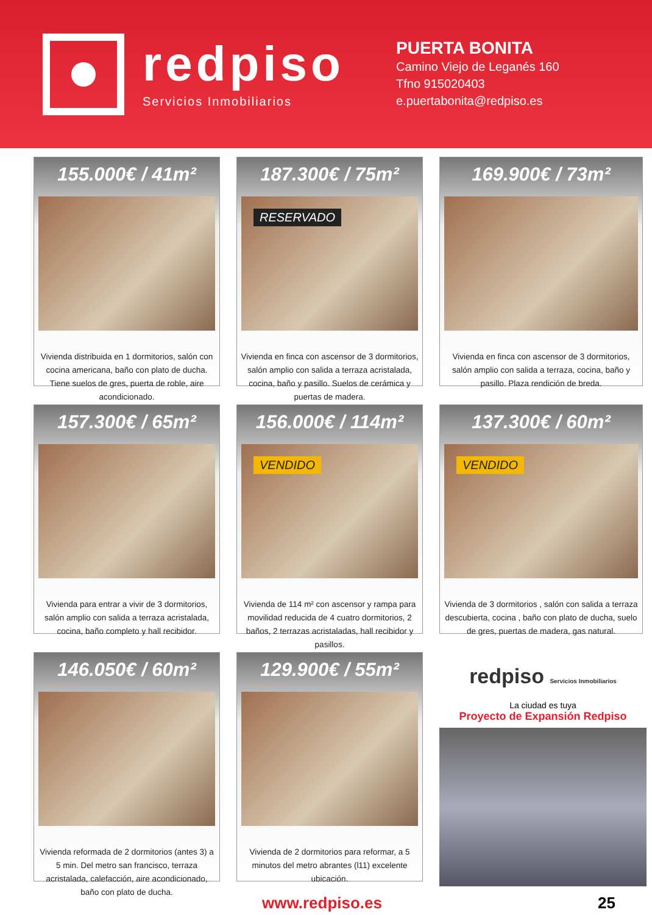redpiso
Servicios Inmobiliarios
PUERTA BONITA
Camino Viejo de Leganés 160
Tfno 915020403
e.puertabonita@redpiso.es
155.000€ / 41m²
Vivienda distribuida en 1 dormitorios, salón con cocina americana, baño con plato de ducha. Tiene suelos de gres, puerta de roble, aire acondicionado.
187.300€ / 75m²
RESERVADO
Vivienda en finca con ascensor de 3 dormitorios, salón amplio con salida a terraza acristalada, cocina, baño y pasillo. Suelos de cerámica y puertas de madera.
169.900€ / 73m²
Vivienda en finca con ascensor de 3 dormitorios, salón amplio con salida a terraza, cocina, baño y pasillo. Plaza rendición de breda.
157.300€ / 65m²
Vivienda para entrar a vivir de 3 dormitorios, salón amplio con salida a terraza acristalada, cocina, baño completo y hall recibidor.
156.000€ / 114m²
VENDIDO
Vivienda de 114 m² con ascensor y rampa para movilidad reducida de 4 cuatro dormitorios, 2 baños, 2 terrazas acristaladas, hall recibidor y pasillos.
137.300€ / 60m²
VENDIDO
Vivienda de 3 dormitorios , salón con salida a terraza descubierta, cocina , baño con plato de ducha, suelo de gres, puertas de madera, gas natural.
146.050€ / 60m²
Vivienda reformada de 2 dormitorios (antes 3) a 5 min. Del metro san francisco, terraza acristalada, calefacción, aire acondicionado, baño con plato de ducha.
129.900€ / 55m²
Vivienda de 2 dormitorios para reformar, a 5 minutos del metro abrantes (l11) excelente ubicación.
redpiso Servicios Inmobiliarios
La ciudad es tuya
Proyecto de Expansión Redpiso
www.redpiso.es 25